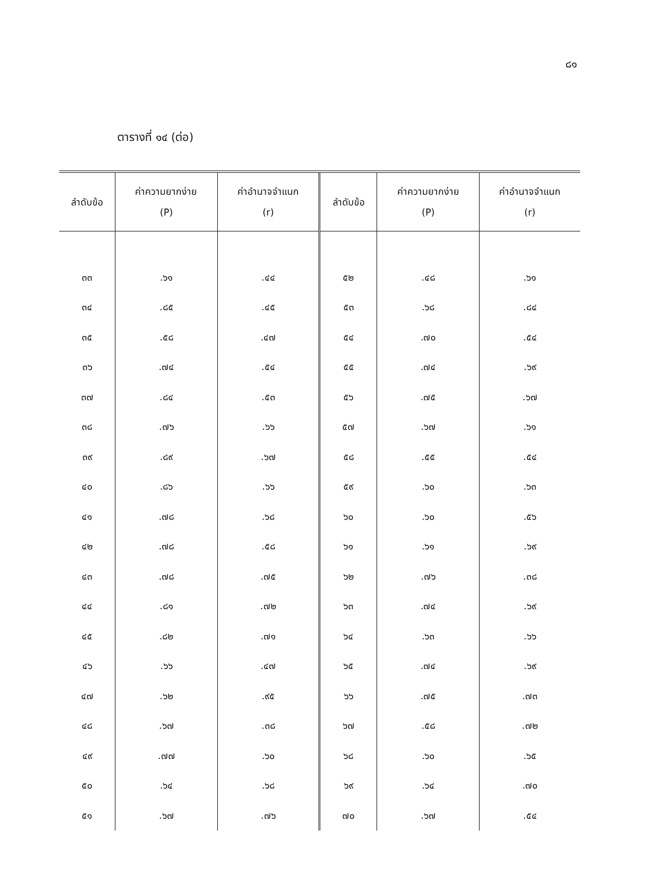๘๑
ตารางที่ ๑๔ (ต่อ)
| ลำดับข้อ | ค่าความยากง่าย (P) | ค่าอำนาจจำแนก (r) | ลำดับข้อ | ค่าความยากง่าย (P) | ค่าอำนาจจำแนก (r) |
| --- | --- | --- | --- | --- | --- |
| ๓๓ | .๖๑ | .๔๔ | ๕๒ | .๔๘ | .๖๑ |
| ๓๔ | .๘๕ | .๔๕ | ๕๓ | .๖๘ | .๘๔ |
| ๓๕ | .๕๘ | .๔๗ | ๕๔ | .๗๐ | .๕๔ |
| ๓๖ | .๗๔ | .๕๔ | ๕๕ | .๗๔ | .๖๙ |
| ๓๗ | .๘๔ | .๕๓ | ๕๖ | .๗๕ | .๖๗ |
| ๓๘ | .๗๖ | .๖๖ | ๕๗ | .๖๗ | .๖๑ |
| ๓๙ | .๘๙ | .๖๗ | ๕๘ | .๕๕ | .๕๔ |
| ๔๐ | .๘๖ | .๖๖ | ๕๙ | .๖๐ | .๖๓ |
| ๔๑ | .๗๘ | .๖๘ | ๖๐ | .๖๐ | .๕๖ |
| ๔๒ | .๗๘ | .๕๘ | ๖๑ | .๖๑ | .๖๙ |
| ๔๓ | .๗๘ | .๗๕ | ๖๒ | .๗๖ | .๓๘ |
| ๔๔ | .๘๑ | .๗๒ | ๖๓ | .๗๔ | .๖๙ |
| ๔๕ | .๘๒ | .๗๑ | ๖๔ | .๖๓ | .๖๖ |
| ๔๖ | .๖๖ | .๔๗ | ๖๕ | .๗๔ | .๖๙ |
| ๔๗ | .๖๒ | .๙๕ | ๖๖ | .๗๕ | .๗๓ |
| ๔๘ | .๖๗ | .๓๘ | ๖๗ | .๕๘ | .๗๒ |
| ๔๙ | .๗๗ | .๖๐ | ๖๘ | .๖๐ | .๖๕ |
| ๕๐ | .๖๔ | .๖๘ | ๖๙ | .๖๔ | .๗๐ |
| ๕๑ | .๖๗ | .๗๖ | ๗๐ | .๖๗ | .๕๔ |